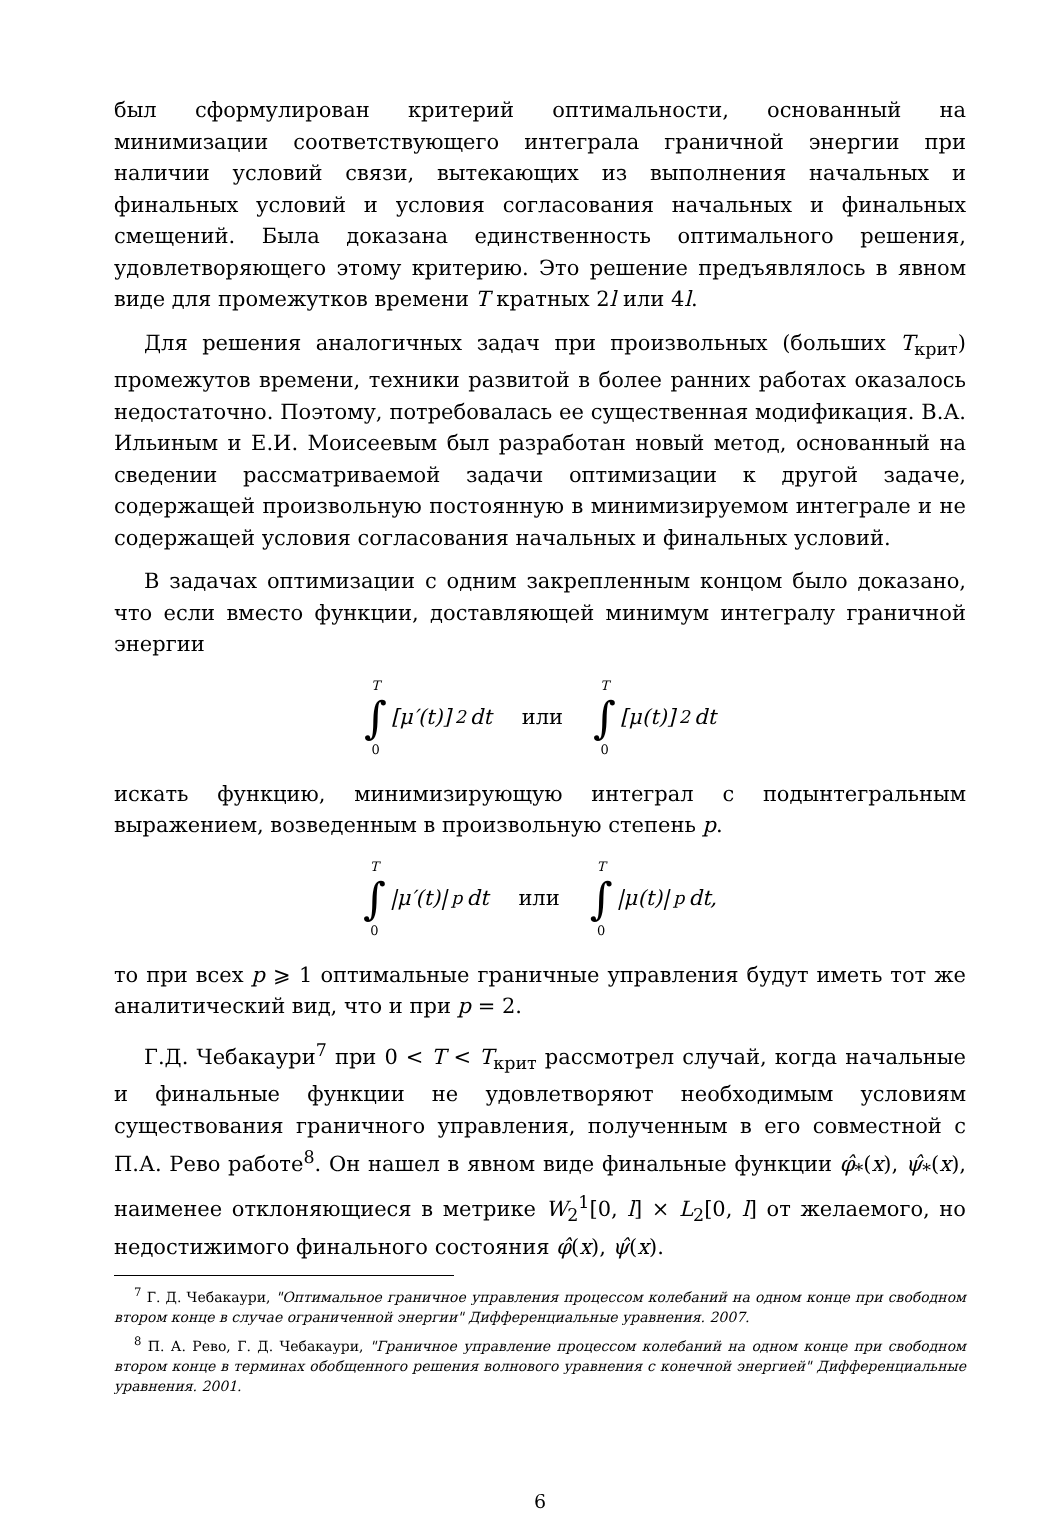был сформулирован критерий оптимальности, основанный на минимизации соответствующего интеграла граничной энергии при наличии условий связи, вытекающих из выполнения начальных и финальных условий и условия согласования начальных и финальных смещений. Была доказана единственность оптимального решения, удовлетворяющего этому критерию. Это решение предъявлялось в явном виде для промежутков времени T кратных 2l или 4l.
Для решения аналогичных задач при произвольных (больших T<sub>крит</sub>) промежутов времени, техники развитой в более ранних работах оказалось недостаточно. Поэтому, потребовалась ее существенная модификация. В.А. Ильиным и Е.И. Моисеевым был разработан новый метод, основанный на сведении рассматриваемой задачи оптимизации к другой задаче, содержащей произвольную постоянную в минимизируемом интеграле и не содержащей условия согласования начальных и финальных условий.
В задачах оптимизации с одним закрепленным концом было доказано, что если вместо функции, доставляющей минимум интегралу граничной энергии
T
∫
0 [μ′(t)]<sup>2</sup>dt или T
∫
0 [μ(t)]<sup>2</sup>dt
искать функцию, минимизирующую интеграл с подынтегральным выражением, возведенным в произвольную степень p.
T
∫
0 |μ′(t)|<sup>p</sup>dt или T
∫
0 |μ(t)|<sup>p</sup>dt,
то при всех p ⩾ 1 оптимальные граничные управления будут иметь тот же аналитический вид, что и при p = 2.
Г.Д. Чебакаури<sup>7</sup> при 0 < T < T<sub>крит</sub> рассмотрел случай, когда начальные и финальные функции не удовлетворяют необходимым условиям существования граничного управления, полученным в его совместной с П.А. Рево работе<sup>8</sup>. Он нашел в явном виде финальные функции φ̂<sub>*</sub>(x), ψ̂<sub>*</sub>(x), наименее отклоняющиеся в метрике W<sub>2</sub><sup>1</sup>[0, l] × L<sub>2</sub>[0, l] от желаемого, но недостижимого финального состояния φ̂(x), ψ̂(x).
<sup>7</sup> Г. Д. Чебакаури, "Оптимальное граничное управления процессом колебаний на одном конце при свободном втором конце в случае ограниченной энергии" Дифференциальные уравнения. 2007.
<sup>8</sup> П. А. Рево, Г. Д. Чебакаури, "Граничное управление процессом колебаний на одном конце при свободном втором конце в терминах обобщенного решения волнового уравнения с конечной энергией" Дифференциальные уравнения. 2001.
6